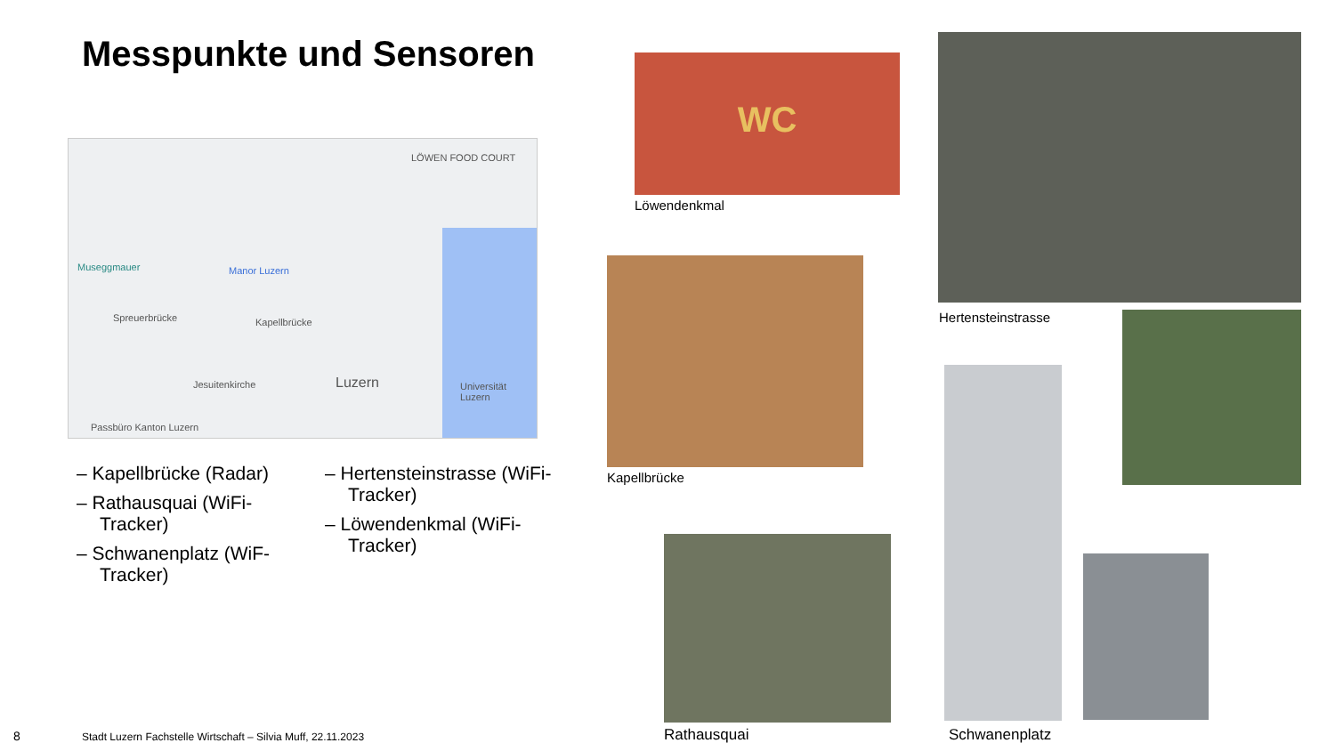Messpunkte und Sensoren
Museggmauer Manor Luzern
Spreuerbrücke Kapellbrücke
Jesuitenkirche Luzern Universität Luzern
Passbüro Kanton Luzern
LÖWEN FOOD COURT
– Kapellbrücke (Radar)
– Rathausquai (WiFi-Tracker)
– Schwanenplatz (WiF-Tracker)
– Hertensteinstrasse (WiFi-Tracker)
– Löwendenkmal (WiFi-Tracker)
WC
Löwendenkmal
Kapellbrücke
Rathausquai
Hertensteinstrasse
Schwanenplatz
8
Stadt Luzern Fachstelle Wirtschaft – Silvia Muff, 22.11.2023